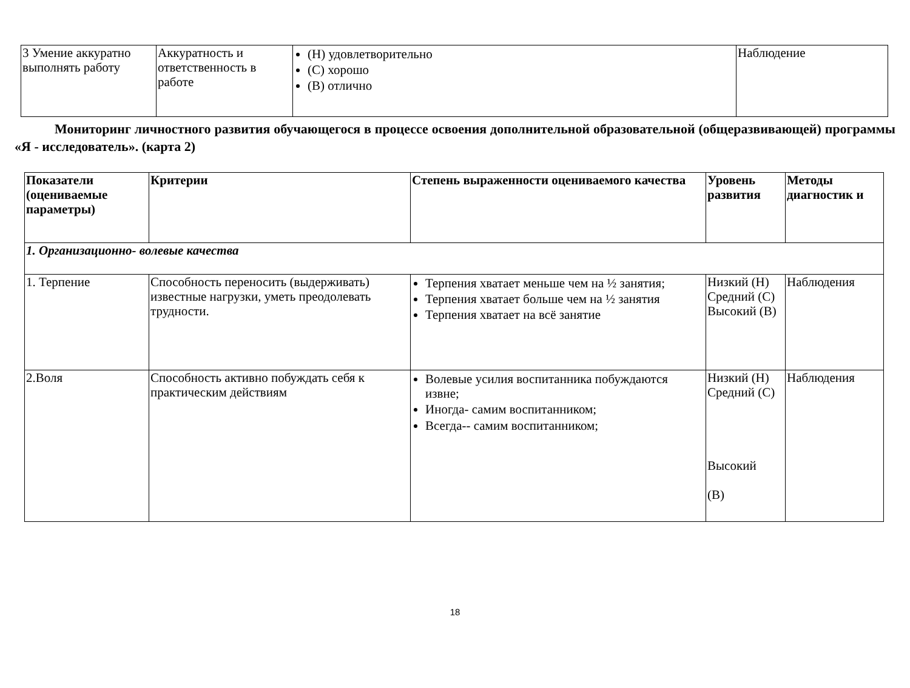| 3 Умение аккуратно выполнять работу | Аккуратность и ответственность в работе | (Н) удовлетворительно (С) хорошо (В) отлично | Наблюдение |
Мониторинг личностного развития обучающегося в процессе освоения дополнительной образовательной (общеразвивающей) программы «Я - исследователь». (карта 2)
| Показатели (оцениваемые параметры) | Критерии | Степень выраженности оцениваемого качества | Уровень развития | Методы диагностик и |
| --- | --- | --- | --- | --- |
| 1. Организационно- волевые качества | | | | |
| 1. Терпение | Способность переносить (выдерживать) известные нагрузки, уметь преодолевать трудности. | Терпения хватает меньше чем на ½ занятия; Терпения хватает больше чем на ½ занятия Терпения хватает на всё занятие | Низкий (Н) Средний (С) Высокий (В) | Наблюдения |
| 2.Воля | Способность активно побуждать себя к практическим действиям | Волевые усилия воспитанника побуждаются извне; Иногда- самим воспитанником; Всегда-- самим воспитанником; | Низкий (Н) Средний (С) Высокий (В) | Наблюдения |
18